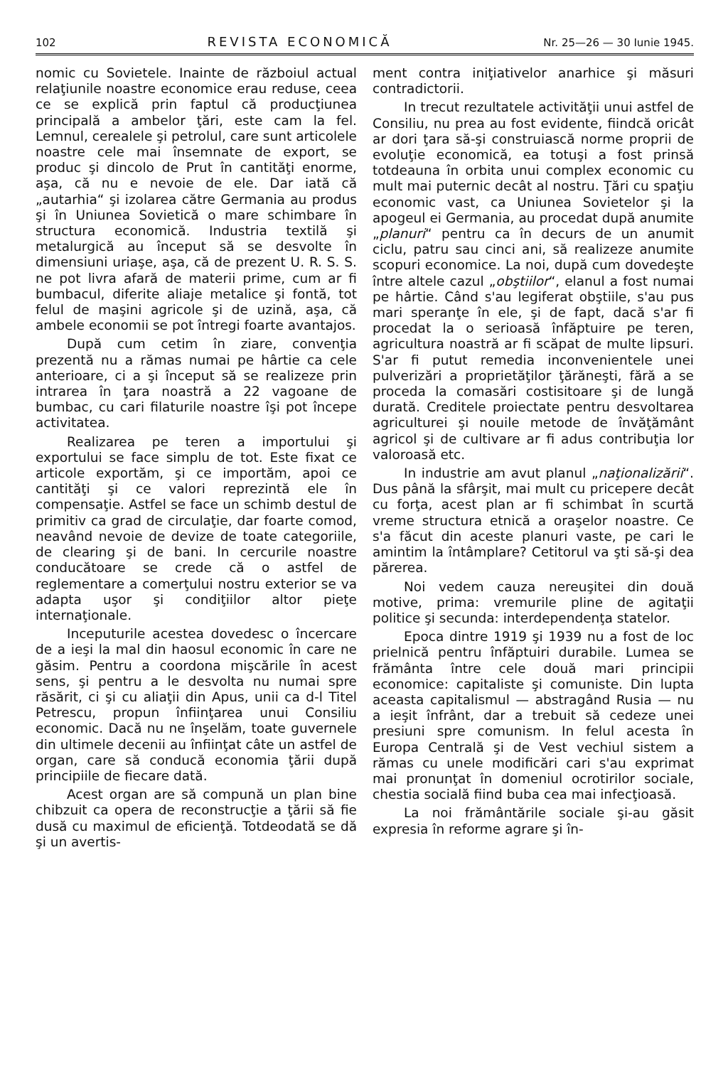102 REVISTA ECONOMICĂ Nr. 25—26 — 30 Iunie 1945.
nomic cu Sovietele. Inainte de războiul actual relaţiunile noastre economice erau reduse, ceea ce se explică prin faptul că producţiunea principală a ambelor ţări, este cam la fel. Lemnul, cerealele şi petrolul, care sunt articolele noastre cele mai însemnate de export, se produc şi dincolo de Prut în cantităţi enorme, aşa, că nu e nevoie de ele. Dar iată că „autarhia“ şi izolarea către Germania au produs şi în Uniunea Sovietică o mare schimbare în structura economică. Industria textilă şi metalurgică au început să se desvolte în dimensiuni uriaşe, aşa, că de prezent U. R. S. S. ne pot livra afară de materii prime, cum ar fi bumbacul, diferite aliaje metalice şi fontă, tot felul de maşini agricole şi de uzină, aşa, că ambele economii se pot întregi foarte avantajos.
După cum cetim în ziare, convenţia prezentă nu a rămas numai pe hârtie ca cele anterioare, ci a şi început să se realizeze prin intrarea în ţara noastră a 22 vagoane de bumbac, cu cari filaturile noastre îşi pot începe activitatea.
Realizarea pe teren a importului şi exportului se face simplu de tot. Este fixat ce articole exportăm, şi ce importăm, apoi ce cantităţi şi ce valori reprezintă ele în compensaţie. Astfel se face un schimb destul de primitiv ca grad de circulaţie, dar foarte comod, neavând nevoie de devize de toate categoriile, de clearing şi de bani. In cercurile noastre conducătoare se crede că o astfel de reglementare a comerţului nostru exterior se va adapta uşor şi condiţiilor altor pieţe internaţionale.
Inceputurile acestea dovedesc o încercare de a ieşi la mal din haosul economic în care ne găsim. Pentru a coordona mişcările în acest sens, şi pentru a le desvolta nu numai spre răsărit, ci şi cu aliaţii din Apus, unii ca d-l Titel Petrescu, propun înfiinţarea unui Consiliu economic. Dacă nu ne înşelăm, toate guvernele din ultimele decenii au înfiinţat câte un astfel de organ, care să conducă economia ţării după principiile de fiecare dată.
Acest organ are să compună un plan bine chibzuit ca opera de reconstrucţie a ţării să fie dusă cu maximul de eficienţă. Totdeodată se dă şi un avertis-
ment contra iniţiativelor anarhice şi măsuri contradictorii.
In trecut rezultatele activităţii unui astfel de Consiliu, nu prea au fost evidente, fiindcă oricât ar dori ţara să-şi construiască norme proprii de evoluţie economică, ea totuşi a fost prinsă totdeauna în orbita unui complex economic cu mult mai puternic decât al nostru. Ţări cu spaţiu economic vast, ca Uniunea Sovietelor şi la apogeul ei Germania, au procedat după anumite „planuri“ pentru ca în decurs de un anumit ciclu, patru sau cinci ani, să realizeze anumite scopuri economice. La noi, după cum dovedeşte între altele cazul „obştiilor“, elanul a fost numai pe hârtie. Când s'au legiferat obştiile, s'au pus mari speranţe în ele, şi de fapt, dacă s'ar fi procedat la o serioasă înfăptuire pe teren, agricultura noastră ar fi scăpat de multe lipsuri. S'ar fi putut remedia inconvenientele unei pulverizări a proprietăţilor ţărăneşti, fără a se proceda la comasări costisitoare şi de lungă durată. Creditele proiectate pentru desvoltarea agriculturei şi nouile metode de învăţământ agricol şi de cultivare ar fi adus contribuţia lor valoroasă etc.
In industrie am avut planul „naţionalizării“. Dus până la sfârşit, mai mult cu pricepere decât cu forţa, acest plan ar fi schimbat în scurtă vreme structura etnică a oraşelor noastre. Ce s'a făcut din aceste planuri vaste, pe cari le amintim la întâmplare? Cetitorul va şti să-şi dea părerea.
Noi vedem cauza nereuşitei din două motive, prima: vremurile pline de agitaţii politice şi secunda: interdependenţa statelor.
Epoca dintre 1919 şi 1939 nu a fost de loc prielnică pentru înfăptuiri durabile. Lumea se frământa între cele două mari principii economice: capitaliste şi comuniste. Din lupta aceasta capitalismul — abstragând Rusia — nu a ieşit înfrânt, dar a trebuit să cedeze unei presiuni spre comunism. In felul acesta în Europa Centrală şi de Vest vechiul sistem a rămas cu unele modificări cari s'au exprimat mai pronunţat în domeniul ocrotirilor sociale, chestia socială fiind buba cea mai infecţioasă.
La noi frământările sociale şi-au găsit expresia în reforme agrare şi în-